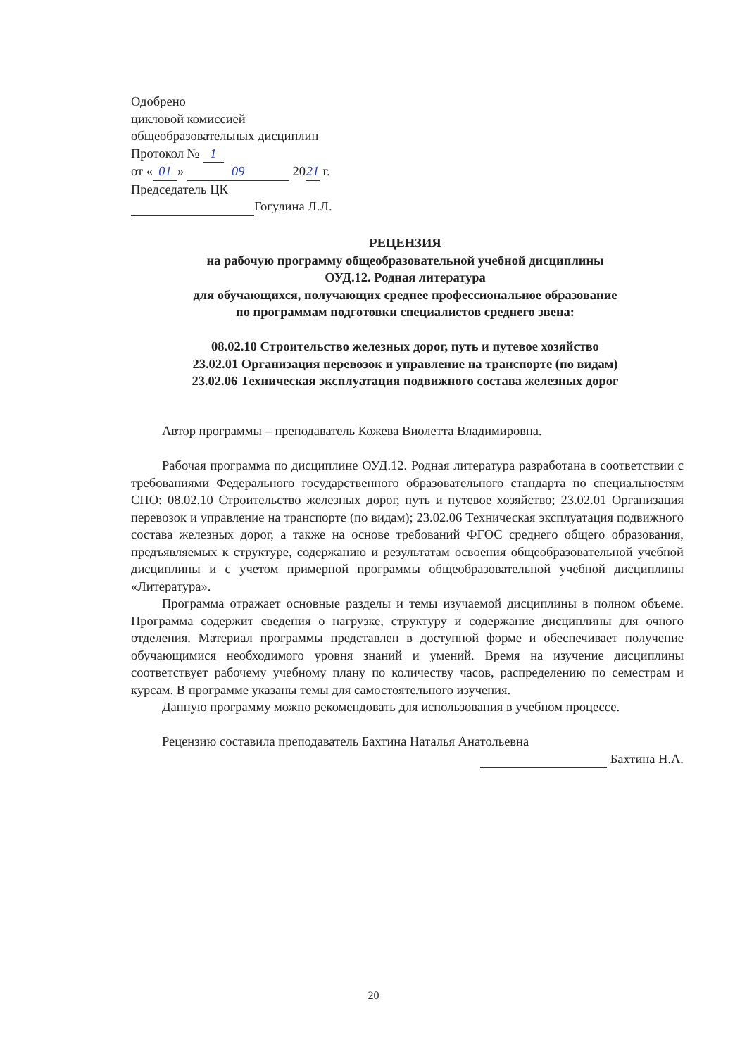Одобрено
цикловой комиссией
общеобразовательных дисциплин
Протокол № 1
от « 01 » 09 20 21 г.
Председатель ЦК
Гогулина Л.Л.
РЕЦЕНЗИЯ
на рабочую программу общеобразовательной учебной дисциплины
ОУД.12. Родная литература
для обучающихся, получающих среднее профессиональное образование
по программам подготовки специалистов среднего звена:
08.02.10 Строительство железных дорог, путь и путевое хозяйство
23.02.01 Организация перевозок и управление на транспорте (по видам)
23.02.06 Техническая эксплуатация подвижного состава железных дорог
Автор программы – преподаватель Кожева Виолетта Владимировна.
Рабочая программа по дисциплине ОУД.12. Родная литература разработана в соответствии с требованиями Федерального государственного образовательного стандарта по специальностям СПО: 08.02.10 Строительство железных дорог, путь и путевое хозяйство; 23.02.01 Организация перевозок и управление на транспорте (по видам); 23.02.06 Техническая эксплуатация подвижного состава железных дорог, а также на основе требований ФГОС среднего общего образования, предъявляемых к структуре, содержанию и результатам освоения общеобразовательной учебной дисциплины и с учетом примерной программы общеобразовательной учебной дисциплины «Литература».
Программа отражает основные разделы и темы изучаемой дисциплины в полном объеме. Программа содержит сведения о нагрузке, структуру и содержание дисциплины для очного отделения. Материал программы представлен в доступной форме и обеспечивает получение обучающимися необходимого уровня знаний и умений. Время на изучение дисциплины соответствует рабочему учебному плану по количеству часов, распределению по семестрам и курсам. В программе указаны темы для самостоятельного изучения.
Данную программу можно рекомендовать для использования в учебном процессе.
Рецензию составила преподаватель Бахтина Наталья Анатольевна
Бахтина Н.А.
20